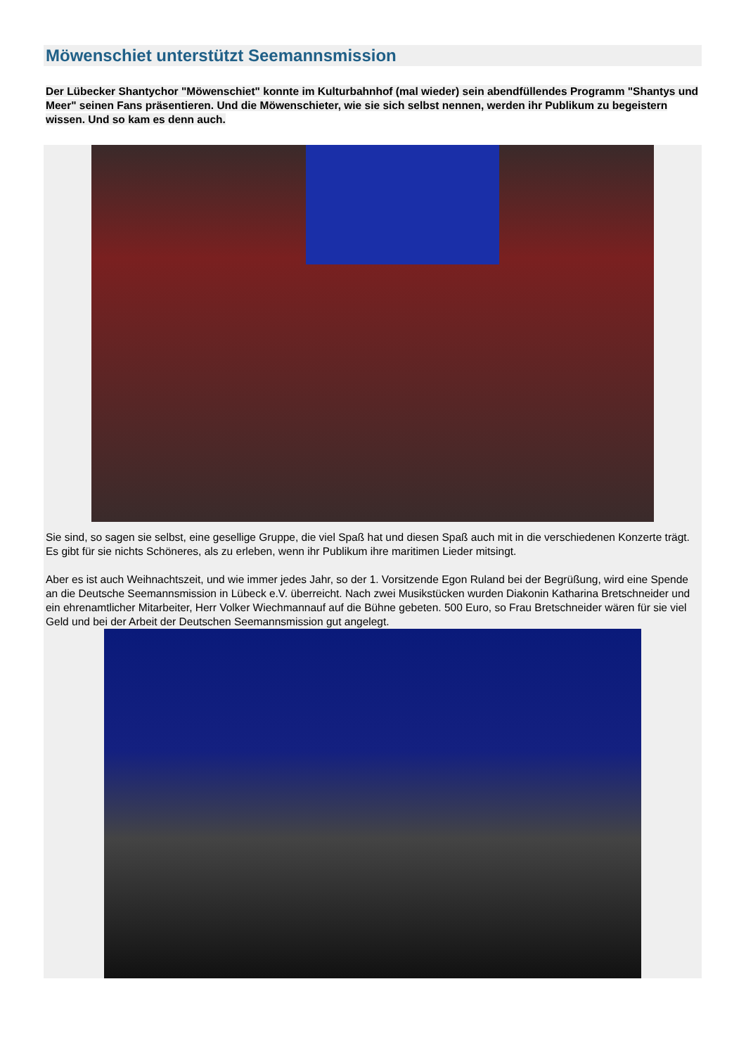Möwenschiet unterstützt Seemannsmission
Der Lübecker Shantychor "Möwenschiet" konnte im Kulturbahnhof (mal wieder) sein abendfüllendes Programm "Shantys und Meer" seinen Fans präsentieren. Und die Möwenschieter, wie sie sich selbst nennen, werden ihr Publikum zu begeistern wissen. Und so kam es denn auch.
Sie sind, so sagen sie selbst, eine gesellige Gruppe, die viel Spaß hat und diesen Spaß auch mit in die verschiedenen Konzerte trägt. Es gibt für sie nichts Schöneres, als zu erleben, wenn ihr Publikum ihre maritimen Lieder mitsingt.
Aber es ist auch Weihnachtszeit, und wie immer jedes Jahr, so der 1. Vorsitzende Egon Ruland bei der Begrüßung, wird eine Spende an die Deutsche Seemannsmission in Lübeck e.V. überreicht. Nach zwei Musikstücken wurden Diakonin Katharina Bretschneider und ein ehrenamtlicher Mitarbeiter, Herr Volker Wiechmannauf auf die Bühne gebeten. 500 Euro, so Frau Bretschneider wären für sie viel Geld und bei der Arbeit der Deutschen Seemannsmission gut angelegt.